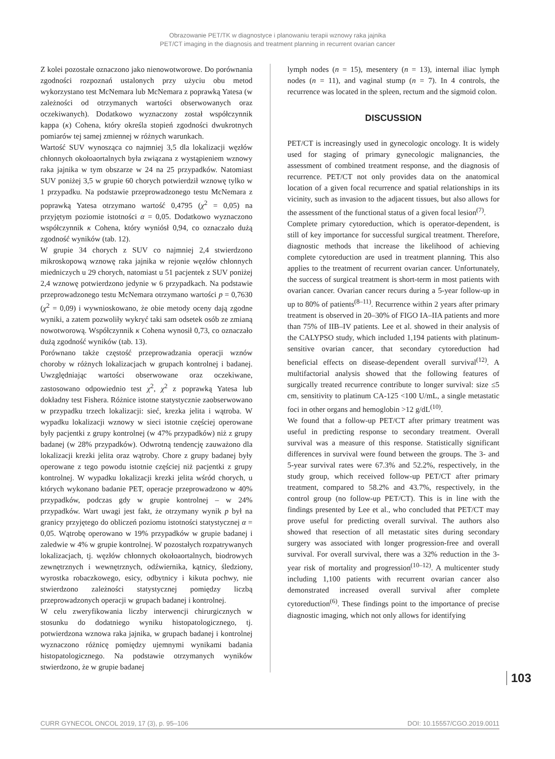Obrazowanie PET/TK w diagnostyce i planowaniu terapii wznowy raka jajnika
PET/CT imaging in the diagnosis and treatment planning in recurrent ovarian cancer
Z kolei pozostałe oznaczono jako nienowotworowe. Do porównania zgodności rozpoznań ustalonych przy użyciu obu metod wykorzystano test McNemara lub McNemara z poprawką Yatesa (w zależności od otrzymanych wartości obserwowanych oraz oczekiwanych). Dodatkowo wyznaczony został współczynnik kappa (κ) Cohena, który określa stopień zgodności dwukrotnych pomiarów tej samej zmiennej w różnych warunkach.
Wartość SUV wynosząca co najmniej 3,5 dla lokalizacji węzłów chłonnych okołoaortalnych była związana z wystąpieniem wznowy raka jajnika w tym obszarze w 24 na 25 przypadków. Natomiast SUV poniżej 3,5 w grupie 60 chorych potwierdził wznowę tylko w 1 przypadku. Na podstawie przeprowadzonego testu McNemara z poprawką Yatesa otrzymano wartość 0,4795 (χ<sup>2</sup> = 0,05) na przyjętym poziomie istotności α = 0,05. Dodatkowo wyznaczono współczynnik κ Cohena, który wyniósł 0,94, co oznaczało dużą zgodność wyników (tab. 12).
W grupie 34 chorych z SUV co najmniej 2,4 stwierdzono mikroskopową wznowę raka jajnika w rejonie węzłów chłonnych miedniczych u 29 chorych, natomiast u 51 pacjentek z SUV poniżej 2,4 wznowę potwierdzono jedynie w 6 przypadkach. Na podstawie przeprowadzonego testu McNemara otrzymano wartości p = 0,7630 (χ<sup>2</sup> = 0,09) i wywnioskowano, że obie metody oceny dają zgodne wyniki, a zatem pozwoliły wykryć taki sam odsetek osób ze zmianą nowotworową. Współczynnik κ Cohena wynosił 0,73, co oznaczało dużą zgodność wyników (tab. 13).
Porównano także częstość przeprowadzania operacji wznów choroby w różnych lokalizacjach w grupach kontrolnej i badanej. Uwzględniając wartości obserwowane oraz oczekiwane, zastosowano odpowiednio test χ<sup>2</sup>, χ<sup>2</sup> z poprawką Yatesa lub dokładny test Fishera. Różnice istotne statystycznie zaobserwowano w przypadku trzech lokalizacji: sieć, krezka jelita i wątroba. W wypadku lokalizacji wznowy w sieci istotnie częściej operowane były pacjentki z grupy kontrolnej (w 47% przypadków) niż z grupy badanej (w 28% przypadków). Odwrotną tendencję zauważono dla lokalizacji krezki jelita oraz wątroby. Chore z grupy badanej były operowane z tego powodu istotnie częściej niż pacjentki z grupy kontrolnej. W wypadku lokalizacji krezki jelita wśród chorych, u których wykonano badanie PET, operacje przeprowadzono w 40% przypadków, podczas gdy w grupie kontrolnej – w 24% przypadków. Wart uwagi jest fakt, że otrzymany wynik p był na granicy przyjętego do obliczeń poziomu istotności statystycznej α = 0,05. Wątrobę operowano w 19% przypadków w grupie badanej i zaledwie w 4% w grupie kontrolnej. W pozostałych rozpatrywanych lokalizacjach, tj. węzłów chłonnych okołoaortalnych, biodrowych zewnętrznych i wewnętrznych, odźwiernika, kątnicy, śledziony, wyrostka robaczkowego, esicy, odbytnicy i kikuta pochwy, nie stwierdzono zależności statystycznej pomiędzy liczbą przeprowadzonych operacji w grupach badanej i kontrolnej.
W celu zweryfikowania liczby interwencji chirurgicznych w stosunku do dodatniego wyniku histopatologicznego, tj. potwierdzona wznowa raka jajnika, w grupach badanej i kontrolnej wyznaczono różnicę pomiędzy ujemnymi wynikami badania histopatologicznego. Na podstawie otrzymanych wyników stwierdzono, że w grupie badanej
lymph nodes (n = 15), mesentery (n = 13), internal iliac lymph nodes (n = 11), and vaginal stump (n = 7). In 4 controls, the recurrence was located in the spleen, rectum and the sigmoid colon.
DISCUSSION
PET/CT is increasingly used in gynecologic oncology. It is widely used for staging of primary gynecologic malignancies, the assessment of combined treatment response, and the diagnosis of recurrence. PET/CT not only provides data on the anatomical location of a given focal recurrence and spatial relationships in its vicinity, such as invasion to the adjacent tissues, but also allows for the assessment of the functional status of a given focal lesion<sup>(7)</sup>.
Complete primary cytoreduction, which is operator-dependent, is still of key importance for successful surgical treatment. Therefore, diagnostic methods that increase the likelihood of achieving complete cytoreduction are used in treatment planning. This also applies to the treatment of recurrent ovarian cancer. Unfortunately, the success of surgical treatment is short-term in most patients with ovarian cancer. Ovarian cancer recurs during a 5-year follow-up in up to 80% of patients<sup>(8–11)</sup>. Recurrence within 2 years after primary treatment is observed in 20–30% of FIGO IA–IIA patients and more than 75% of IIB–IV patients. Lee et al. showed in their analysis of the CALYPSO study, which included 1,194 patients with platinum-sensitive ovarian cancer, that secondary cytoreduction had beneficial effects on disease-dependent overall survival<sup>(12)</sup>. A multifactorial analysis showed that the following features of surgically treated recurrence contribute to longer survival: size ≤5 cm, sensitivity to platinum CA-125 <100 U/mL, a single metastatic foci in other organs and hemoglobin >12 g/dL<sup>(10)</sup>.
We found that a follow-up PET/CT after primary treatment was useful in predicting response to secondary treatment. Overall survival was a measure of this response. Statistically significant differences in survival were found between the groups. The 3- and 5-year survival rates were 67.3% and 52.2%, respectively, in the study group, which received follow-up PET/CT after primary treatment, compared to 58.2% and 43.7%, respectively, in the control group (no follow-up PET/CT). This is in line with the findings presented by Lee et al., who concluded that PET/CT may prove useful for predicting overall survival. The authors also showed that resection of all metastatic sites during secondary surgery was associated with longer progression-free and overall survival. For overall survival, there was a 32% reduction in the 3-year risk of mortality and progression<sup>(10–12)</sup>. A multicenter study including 1,100 patients with recurrent ovarian cancer also demonstrated increased overall survival after complete cytoreduction<sup>(6)</sup>. These findings point to the importance of precise diagnostic imaging, which not only allows for identifying
103
CURR GYNECOL ONCOL 2019, 17 (3), p. 95–106 DOI: 10.15557/CGO.2019.0011